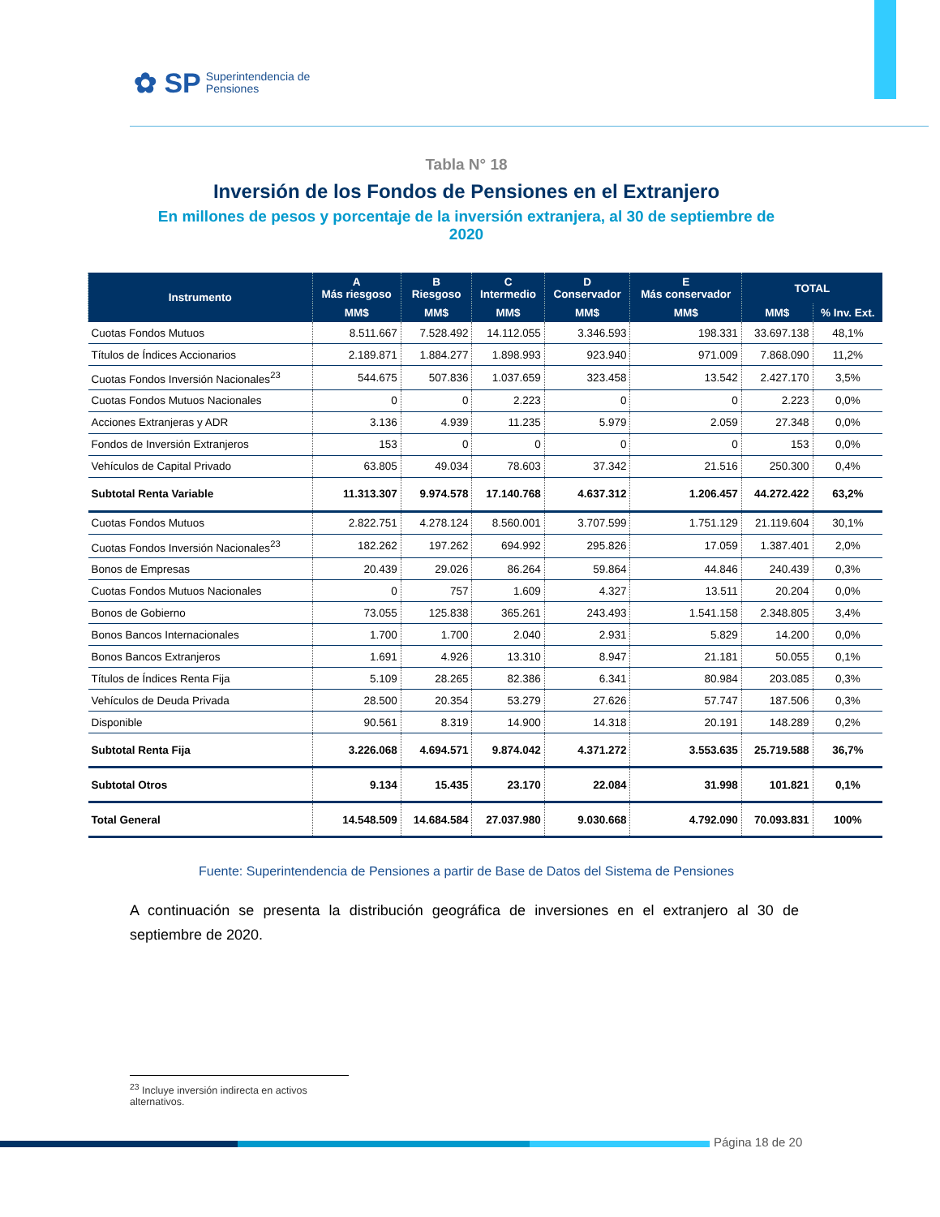✿ SP Superintendencia de
Pensiones
Tabla N° 18
Inversión de los Fondos de Pensiones en el Extranjero
En millones de pesos y porcentaje de la inversión extranjera, al 30 de septiembre de 2020
| Instrumento | A Más riesgoso | B Riesgoso | C Intermedio | D Conservador | E Más conservador | TOTAL | |
| --- | --- | --- | --- | --- | --- | --- | --- |
| | MM$ | MM$ | MM$ | MM$ | MM$ | MM$ | % Inv. Ext. |
| Cuotas Fondos Mutuos | 8.511.667 | 7.528.492 | 14.112.055 | 3.346.593 | 198.331 | 33.697.138 | 48,1% |
| Títulos de Índices Accionarios | 2.189.871 | 1.884.277 | 1.898.993 | 923.940 | 971.009 | 7.868.090 | 11,2% |
| Cuotas Fondos Inversión Nacionales<sup>23</sup> | 544.675 | 507.836 | 1.037.659 | 323.458 | 13.542 | 2.427.170 | 3,5% |
| Cuotas Fondos Mutuos Nacionales | 0 | 0 | 2.223 | 0 | 0 | 2.223 | 0,0% |
| Acciones Extranjeras y ADR | 3.136 | 4.939 | 11.235 | 5.979 | 2.059 | 27.348 | 0,0% |
| Fondos de Inversión Extranjeros | 153 | 0 | 0 | 0 | 0 | 153 | 0,0% |
| Vehículos de Capital Privado | 63.805 | 49.034 | 78.603 | 37.342 | 21.516 | 250.300 | 0,4% |
| Subtotal Renta Variable | 11.313.307 | 9.974.578 | 17.140.768 | 4.637.312 | 1.206.457 | 44.272.422 | 63,2% |
| Cuotas Fondos Mutuos | 2.822.751 | 4.278.124 | 8.560.001 | 3.707.599 | 1.751.129 | 21.119.604 | 30,1% |
| Cuotas Fondos Inversión Nacionales<sup>23</sup> | 182.262 | 197.262 | 694.992 | 295.826 | 17.059 | 1.387.401 | 2,0% |
| Bonos de Empresas | 20.439 | 29.026 | 86.264 | 59.864 | 44.846 | 240.439 | 0,3% |
| Cuotas Fondos Mutuos Nacionales | 0 | 757 | 1.609 | 4.327 | 13.511 | 20.204 | 0,0% |
| Bonos de Gobierno | 73.055 | 125.838 | 365.261 | 243.493 | 1.541.158 | 2.348.805 | 3,4% |
| Bonos Bancos Internacionales | 1.700 | 1.700 | 2.040 | 2.931 | 5.829 | 14.200 | 0,0% |
| Bonos Bancos Extranjeros | 1.691 | 4.926 | 13.310 | 8.947 | 21.181 | 50.055 | 0,1% |
| Títulos de Índices Renta Fija | 5.109 | 28.265 | 82.386 | 6.341 | 80.984 | 203.085 | 0,3% |
| Vehículos de Deuda Privada | 28.500 | 20.354 | 53.279 | 27.626 | 57.747 | 187.506 | 0,3% |
| Disponible | 90.561 | 8.319 | 14.900 | 14.318 | 20.191 | 148.289 | 0,2% |
| Subtotal Renta Fija | 3.226.068 | 4.694.571 | 9.874.042 | 4.371.272 | 3.553.635 | 25.719.588 | 36,7% |
| Subtotal Otros | 9.134 | 15.435 | 23.170 | 22.084 | 31.998 | 101.821 | 0,1% |
| Total General | 14.548.509 | 14.684.584 | 27.037.980 | 9.030.668 | 4.792.090 | 70.093.831 | 100% |
Fuente: Superintendencia de Pensiones a partir de Base de Datos del Sistema de Pensiones
A continuación se presenta la distribución geográfica de inversiones en el extranjero al 30 de septiembre de 2020.
<sup>23</sup> Incluye inversión indirecta en activos alternativos.
Página 18 de 20